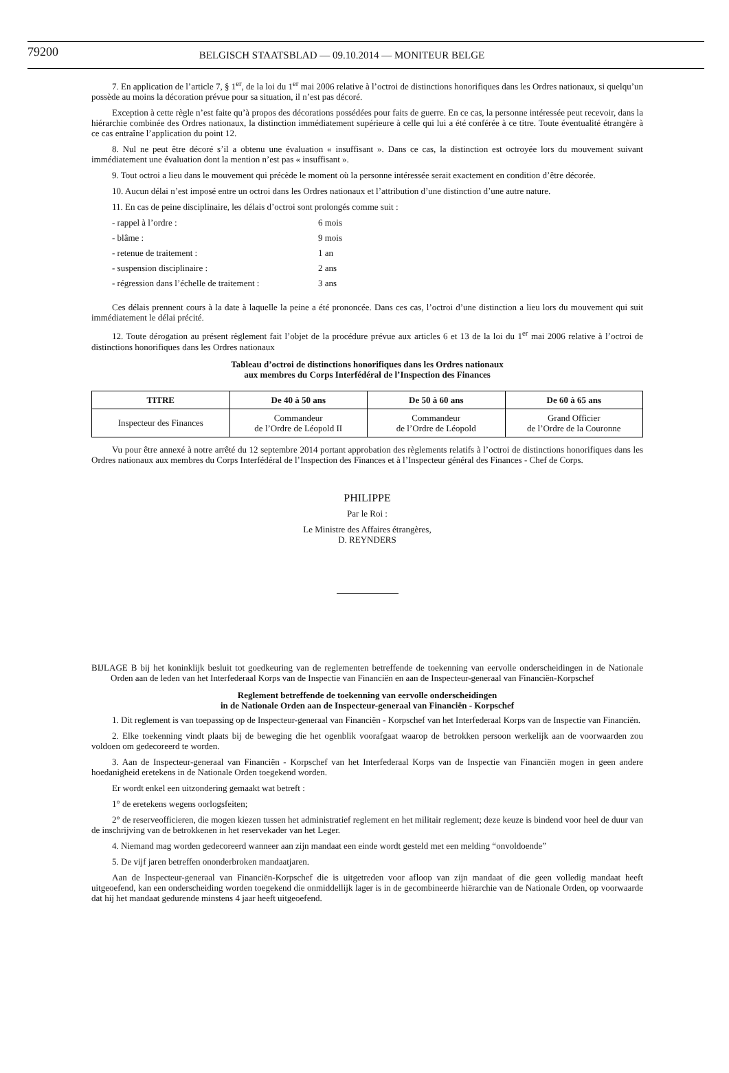79200 BELGISCH STAATSBLAD — 09.10.2014 — MONITEUR BELGE
7. En application de l’article 7, § 1<sup>er</sup>, de la loi du 1<sup>er</sup> mai 2006 relative à l’octroi de distinctions honorifiques dans les Ordres nationaux, si quelqu’un possède au moins la décoration prévue pour sa situation, il n’est pas décoré.
Exception à cette règle n’est faite qu’à propos des décorations possédées pour faits de guerre. En ce cas, la personne intéressée peut recevoir, dans la hiérarchie combinée des Ordres nationaux, la distinction immédiatement supérieure à celle qui lui a été conférée à ce titre. Toute éventualité étrangère à ce cas entraîne l’application du point 12.
8. Nul ne peut être décoré s’il a obtenu une évaluation « insuffisant ». Dans ce cas, la distinction est octroyée lors du mouvement suivant immédiatement une évaluation dont la mention n’est pas « insuffisant ».
9. Tout octroi a lieu dans le mouvement qui précède le moment où la personne intéressée serait exactement en condition d’être décorée.
10. Aucun délai n’est imposé entre un octroi dans les Ordres nationaux et l’attribution d’une distinction d’une autre nature.
11. En cas de peine disciplinaire, les délais d’octroi sont prolongés comme suit :
- rappel à l’ordre : 6 mois
- blâme : 9 mois
- retenue de traitement : 1 an
- suspension disciplinaire : 2 ans
- régression dans l’échelle de traitement : 3 ans
Ces délais prennent cours à la date à laquelle la peine a été prononcée. Dans ces cas, l’octroi d’une distinction a lieu lors du mouvement qui suit immédiatement le délai précité.
12. Toute dérogation au présent règlement fait l’objet de la procédure prévue aux articles 6 et 13 de la loi du 1<sup>er</sup> mai 2006 relative à l’octroi de distinctions honorifiques dans les Ordres nationaux
Tableau d’octroi de distinctions honorifiques dans les Ordres nationaux
aux membres du Corps Interfédéral de l’Inspection des Finances
| TITRE | De 40 à 50 ans | De 50 à 60 ans | De 60 à 65 ans |
| --- | --- | --- | --- |
| Inspecteur des Finances | Commandeur de l’Ordre de Léopold II | Commandeur de l’Ordre de Léopold | Grand Officier de l’Ordre de la Couronne |
Vu pour être annexé à notre arrêté du 12 septembre 2014 portant approbation des règlements relatifs à l’octroi de distinctions honorifiques dans les Ordres nationaux aux membres du Corps Interfédéral de l’Inspection des Finances et à l’Inspecteur général des Finances - Chef de Corps.
PHILIPPE
Par le Roi :
Le Ministre des Affaires étrangères,
D. REYNDERS
BIJLAGE B bij het koninklijk besluit tot goedkeuring van de reglementen betreffende de toekenning van eervolle onderscheidingen in de Nationale Orden aan de leden van het Interfederaal Korps van de Inspectie van Financiën en aan de Inspecteur-generaal van Financiën-Korpschef
Reglement betreffende de toekenning van eervolle onderscheidingen
in de Nationale Orden aan de Inspecteur-generaal van Financiën - Korpschef
1. Dit reglement is van toepassing op de Inspecteur-generaal van Financiën - Korpschef van het Interfederaal Korps van de Inspectie van Financiën.
2. Elke toekenning vindt plaats bij de beweging die het ogenblik voorafgaat waarop de betrokken persoon werkelijk aan de voorwaarden zou voldoen om gedecoreerd te worden.
3. Aan de Inspecteur-generaal van Financiën - Korpschef van het Interfederaal Korps van de Inspectie van Financiën mogen in geen andere hoedanigheid eretekens in de Nationale Orden toegekend worden.
Er wordt enkel een uitzondering gemaakt wat betreft :
1° de eretekens wegens oorlogsfeiten;
2° de reserveofficieren, die mogen kiezen tussen het administratief reglement en het militair reglement; deze keuze is bindend voor heel de duur van de inschrijving van de betrokkenen in het reservekader van het Leger.
4. Niemand mag worden gedecoreerd wanneer aan zijn mandaat een einde wordt gesteld met een melding “onvoldoende”
5. De vijf jaren betreffen ononderbroken mandaatjaren.
Aan de Inspecteur-generaal van Financiën-Korpschef die is uitgetreden voor afloop van zijn mandaat of die geen volledig mandaat heeft uitgeoefend, kan een onderscheiding worden toegekend die onmiddellijk lager is in de gecombineerde hiërarchie van de Nationale Orden, op voorwaarde dat hij het mandaat gedurende minstens 4 jaar heeft uitgeoefend.